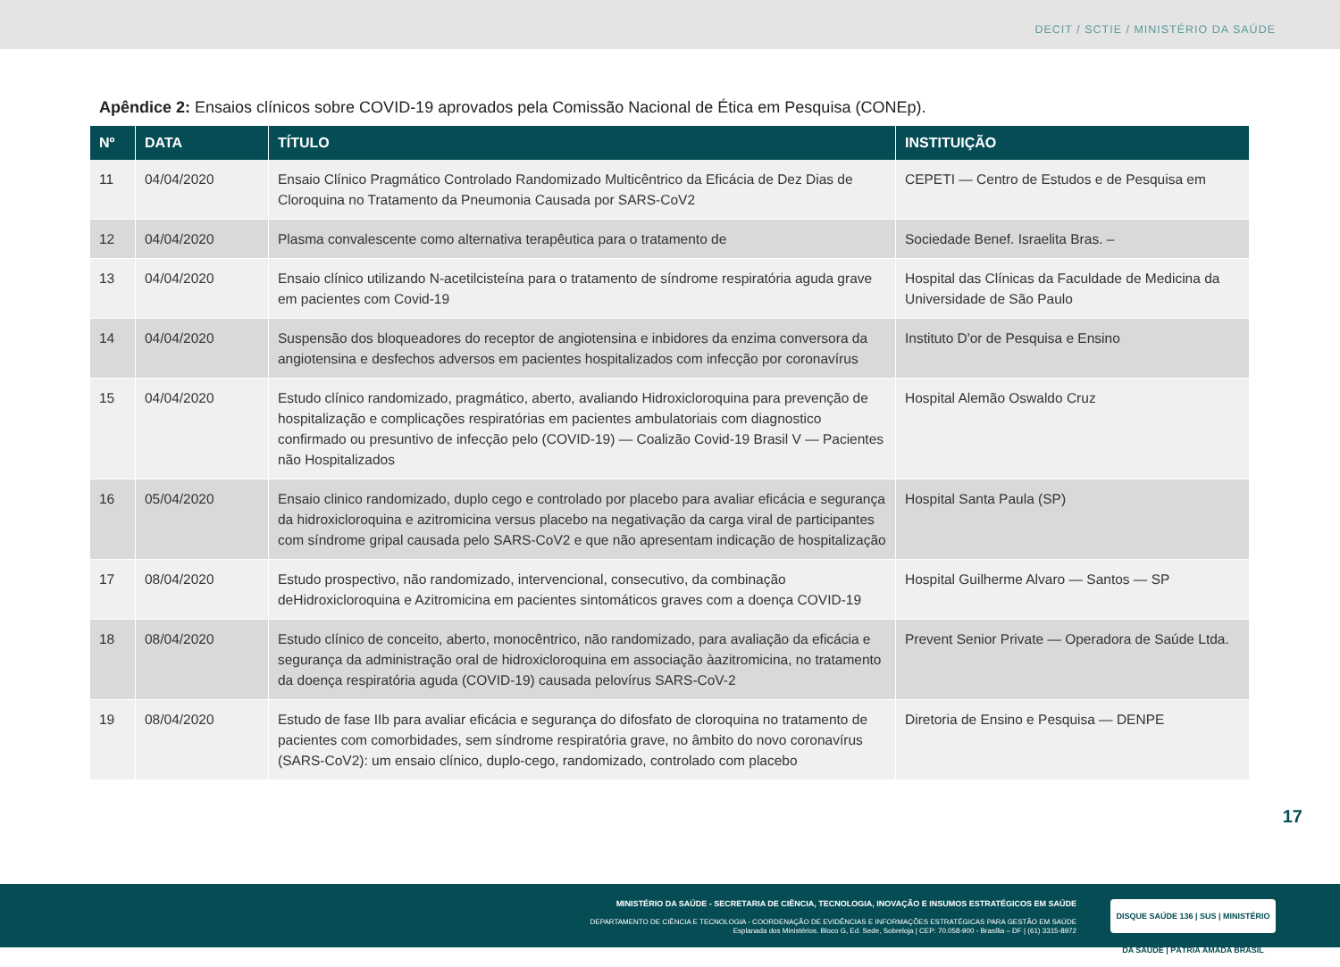DECIT / SCTIE / MINISTÉRIO DA SAÚDE
Apêndice 2: Ensaios clínicos sobre COVID-19 aprovados pela Comissão Nacional de Ética em Pesquisa (CONEp).
| Nº | DATA | TÍTULO | INSTITUIÇÃO |
| --- | --- | --- | --- |
| 11 | 04/04/2020 | Ensaio Clínico Pragmático Controlado Randomizado Multicêntrico da Eficácia de Dez Dias de Cloroquina no Tratamento da Pneumonia Causada por SARS-CoV2 | CEPETI — Centro de Estudos e de Pesquisa em |
| 12 | 04/04/2020 | Plasma convalescente como alternativa terapêutica para o tratamento de | Sociedade Benef. Israelita Bras. – |
| 13 | 04/04/2020 | Ensaio clínico utilizando N-acetilcisteína para o tratamento de síndrome respiratória aguda grave em pacientes com Covid-19 | Hospital das Clínicas da Faculdade de Medicina da Universidade de São Paulo |
| 14 | 04/04/2020 | Suspensão dos bloqueadores do receptor de angiotensina e inbidores da enzima conversora da angiotensina e desfechos adversos em pacientes hospitalizados com infecção por coronavírus | Instituto D'or de Pesquisa e Ensino |
| 15 | 04/04/2020 | Estudo clínico randomizado, pragmático, aberto, avaliando Hidroxicloroquina para prevenção de hospitalização e complicações respiratórias em pacientes ambulatoriais com diagnostico confirmado ou presuntivo de infecção pelo (COVID-19) — Coalizão Covid-19 Brasil V — Pacientes não Hospitalizados | Hospital Alemão Oswaldo Cruz |
| 16 | 05/04/2020 | Ensaio clinico randomizado, duplo cego e controlado por placebo para avaliar eficácia e segurança da hidroxicloroquina e azitromicina versus placebo na negativação da carga viral de participantes com síndrome gripal causada pelo SARS-CoV2 e que não apresentam indicação de hospitalização | Hospital Santa Paula (SP) |
| 17 | 08/04/2020 | Estudo prospectivo, não randomizado, intervencional, consecutivo, da combinação deHidroxicloroquina e Azitromicina em pacientes sintomáticos graves com a doença COVID-19 | Hospital Guilherme Alvaro — Santos — SP |
| 18 | 08/04/2020 | Estudo clínico de conceito, aberto, monocêntrico, não randomizado, para avaliação da eficácia e segurança da administração oral de hidroxicloroquina em associação àazitromicina, no tratamento da doença respiratória aguda (COVID-19) causada pelovírus SARS-CoV-2 | Prevent Senior Private — Operadora de Saúde Ltda. |
| 19 | 08/04/2020 | Estudo de fase IIb para avaliar eficácia e segurança do difosfato de cloroquina no tratamento de pacientes com comorbidades, sem síndrome respiratória grave, no âmbito do novo coronavírus (SARS-CoV2): um ensaio clínico, duplo-cego, randomizado, controlado com placebo | Diretoria de Ensino e Pesquisa — DENPE |
17
MINISTÉRIO DA SAÚDE - SECRETARIA DE CIÊNCIA, TECNOLOGIA, INOVAÇÃO E INSUMOS ESTRATÉGICOS EM SAÚDE
DEPARTAMENTO DE CIÊNCIA E TECNOLOGIA - COORDENAÇÃO DE EVIDÊNCIAS E INFORMAÇÕES ESTRATÉGICAS PARA GESTÃO EM SAÚDE
Esplanada dos Ministérios. Bloco G, Ed. Sede, Sobreloja | CEP: 70.058-900 - Brasília – DF | (61) 3315-8972
DISQUE SAÚDE 136 | SUS | MINISTÉRIO DA SAÚDE | PÁTRIA AMADA BRASIL